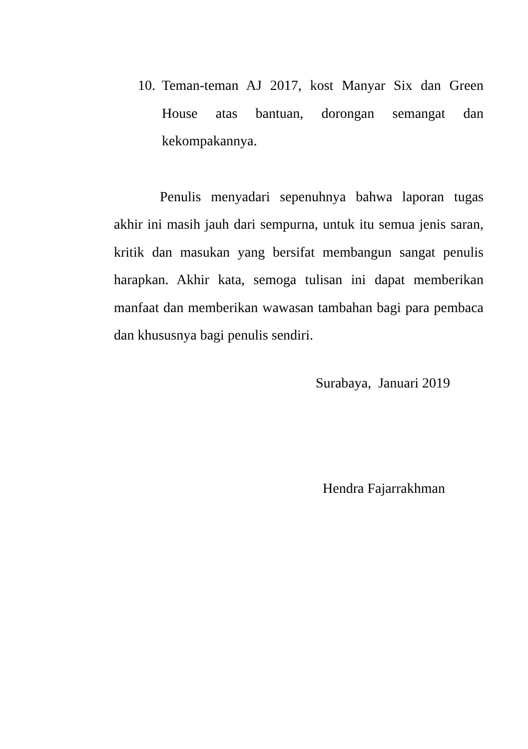10.
Teman-teman AJ 2017, kost Manyar Six dan Green House atas bantuan, dorongan semangat dan kekompakannya.
Penulis menyadari sepenuhnya bahwa laporan tugas akhir ini masih jauh dari sempurna, untuk itu semua jenis saran, kritik dan masukan yang bersifat membangun sangat penulis harapkan. Akhir kata, semoga tulisan ini dapat memberikan manfaat dan memberikan wawasan tambahan bagi para pembaca dan khususnya bagi penulis sendiri.
Surabaya, Januari 2019
Hendra Fajarrakhman